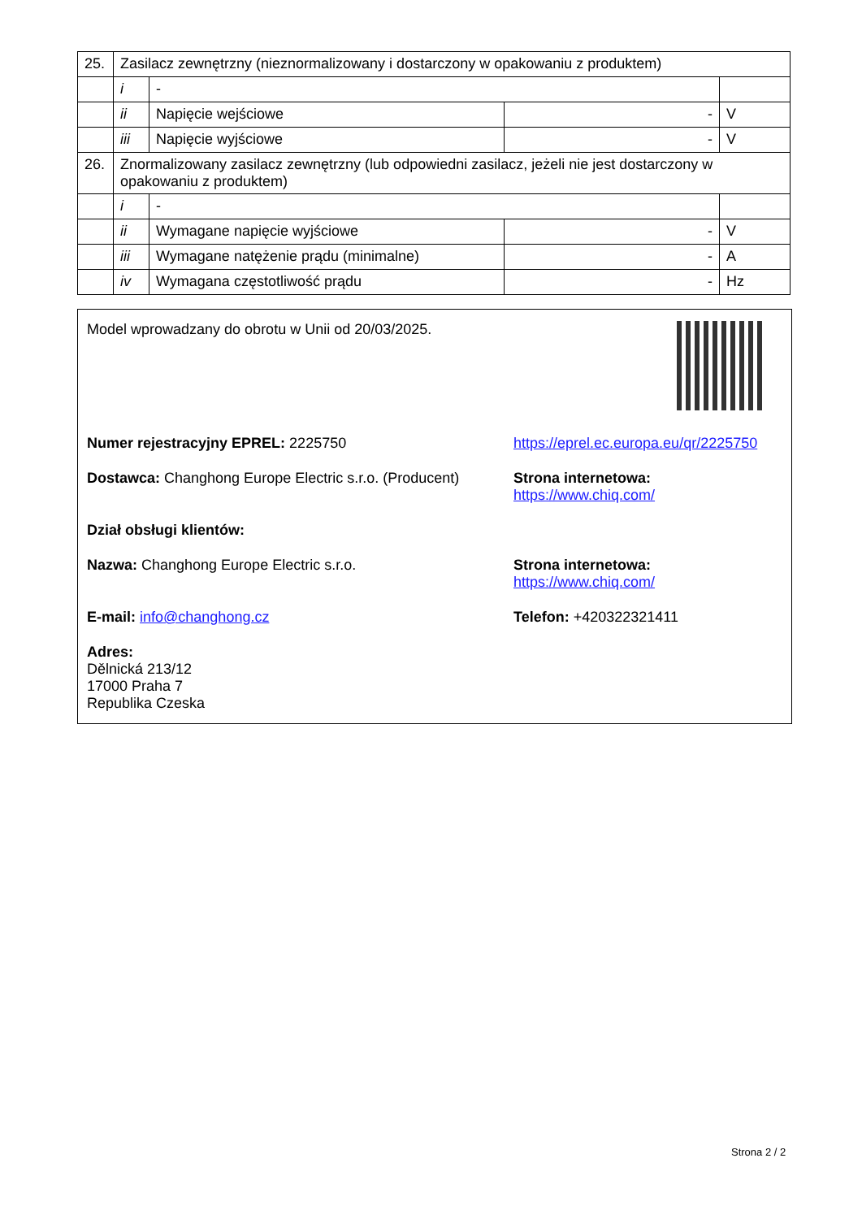| 25. | Zasilacz zewnętrzny (nieznormalizowany i dostarczony w opakowaniu z produktem) | | | |
| | i | - | | |
| | ii | Napięcie wejściowe | - | V |
| | iii | Napięcie wyjściowe | - | V |
| 26. | Znormalizowany zasilacz zewnętrzny (lub odpowiedni zasilacz, jeżeli nie jest dostarczony w opakowaniu z produktem) | | | |
| | i | - | | |
| | ii | Wymagane napięcie wyjściowe | - | V |
| | iii | Wymagane natężenie prądu (minimalne) | - | A |
| | iv | Wymagana częstotliwość prądu | - | Hz |
Model wprowadzany do obrotu w Unii od 20/03/2025.
Numer rejestracyjny EPREL: 2225750 https://eprel.ec.europa.eu/qr/2225750
Dostawca: Changhong Europe Electric s.r.o. (Producent)
Strona internetowa: https://www.chiq.com/
Dział obsługi klientów:
Nazwa: Changhong Europe Electric s.r.o. Strona internetowa: https://www.chiq.com/
E-mail: info@changhong.cz Telefon: +420322321411
Adres:
Dělnická 213/12
17000 Praha 7
Republika Czeska
Strona 2 / 2